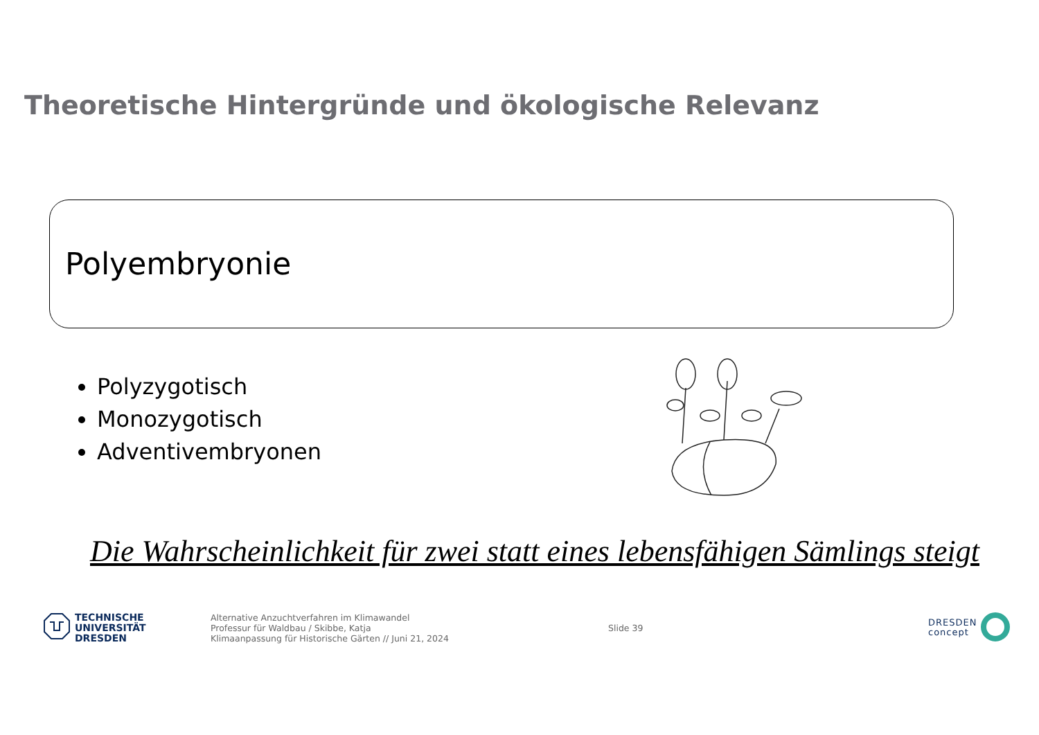Theoretische Hintergründe und ökologische Relevanz
Polyembryonie
Polyzygotisch
Monozygotisch
Adventivembryonen
Die Wahrscheinlichkeit für zwei statt eines lebensfähigen Sämlings steigt
TECHNISCHE
UNIVERSITÄT
DRESDEN
Alternative Anzuchtverfahren im Klimawandel
Professur für Waldbau / Skibbe, Katja
Klimaanpassung für Historische Gärten // Juni 21, 2024
Slide 39
DRESDEN
concept